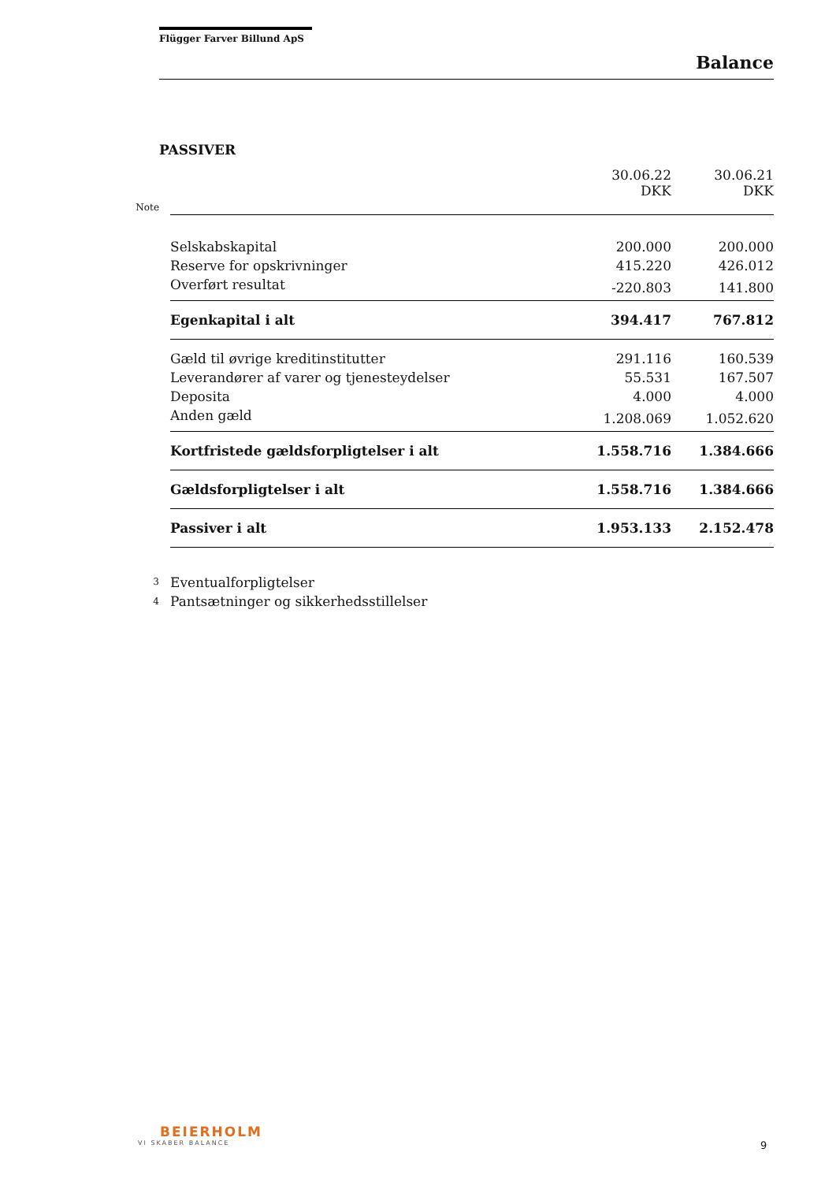Flügger Farver Billund ApS
Balance
PASSIVER
| | | 30.06.22 DKK | 30.06.21 DKK |
| --- | --- | --- | --- |
| Note | | | |
| | Selskabskapital | 200.000 | 200.000 |
| | Reserve for opskrivninger | 415.220 | 426.012 |
| | Overført resultat | -220.803 | 141.800 |
| | Egenkapital i alt | 394.417 | 767.812 |
| | Gæld til øvrige kreditinstitutter | 291.116 | 160.539 |
| | Leverandører af varer og tjenesteydelser | 55.531 | 167.507 |
| | Deposita | 4.000 | 4.000 |
| | Anden gæld | 1.208.069 | 1.052.620 |
| | Kortfristede gældsforpligtelser i alt | 1.558.716 | 1.384.666 |
| | Gældsforpligtelser i alt | 1.558.716 | 1.384.666 |
| | Passiver i alt | 1.953.133 | 2.152.478 |
| 3 | Eventualforpligtelser | | |
| 4 | Pantsætninger og sikkerhedsstillelser | | |
BEIERHOLM
VI SKABER BALANCE
9